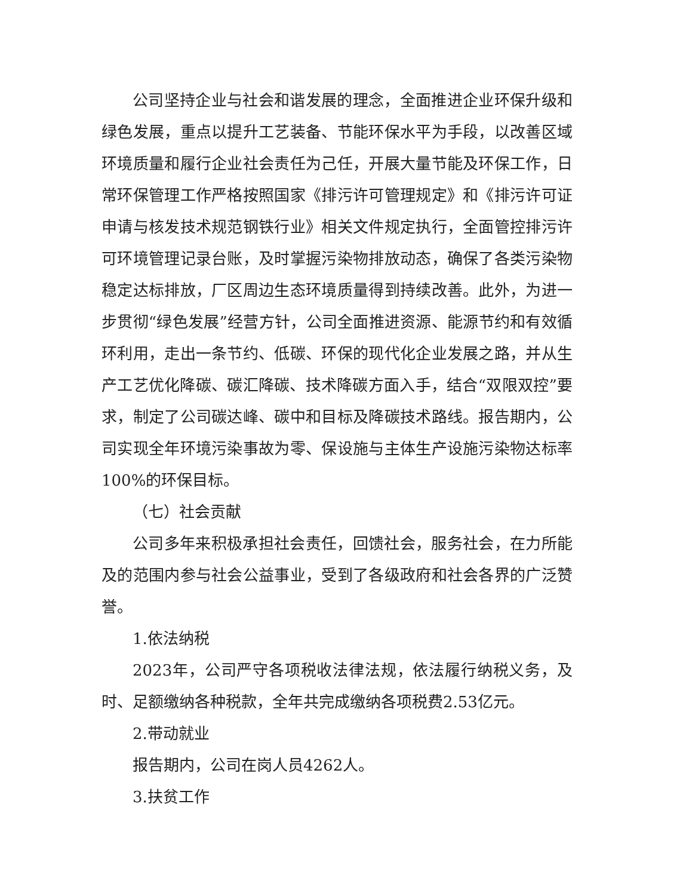公司坚持企业与社会和谐发展的理念，全面推进企业环保升级和绿色发展，重点以提升工艺装备、节能环保水平为手段，以改善区域环境质量和履行企业社会责任为己任，开展大量节能及环保工作，日常环保管理工作严格按照国家《排污许可管理规定》和《排污许可证申请与核发技术规范钢铁行业》相关文件规定执行，全面管控排污许可环境管理记录台账，及时掌握污染物排放动态，确保了各类污染物稳定达标排放，厂区周边生态环境质量得到持续改善。此外，为进一步贯彻“绿色发展”经营方针，公司全面推进资源、能源节约和有效循环利用，走出一条节约、低碳、环保的现代化企业发展之路，并从生产工艺优化降碳、碳汇降碳、技术降碳方面入手，结合“双限双控”要求，制定了公司碳达峰、碳中和目标及降碳技术路线。报告期内，公司实现全年环境污染事故为零、保设施与主体生产设施污染物达标率 100%的环保目标。
（七）社会贡献
公司多年来积极承担社会责任，回馈社会，服务社会，在力所能及的范围内参与社会公益事业，受到了各级政府和社会各界的广泛赞誉。
1.依法纳税
2023年，公司严守各项税收法律法规，依法履行纳税义务，及时、足额缴纳各种税款，全年共完成缴纳各项税费2.53亿元。
2.带动就业
报告期内，公司在岗人员4262人。
3.扶贫工作